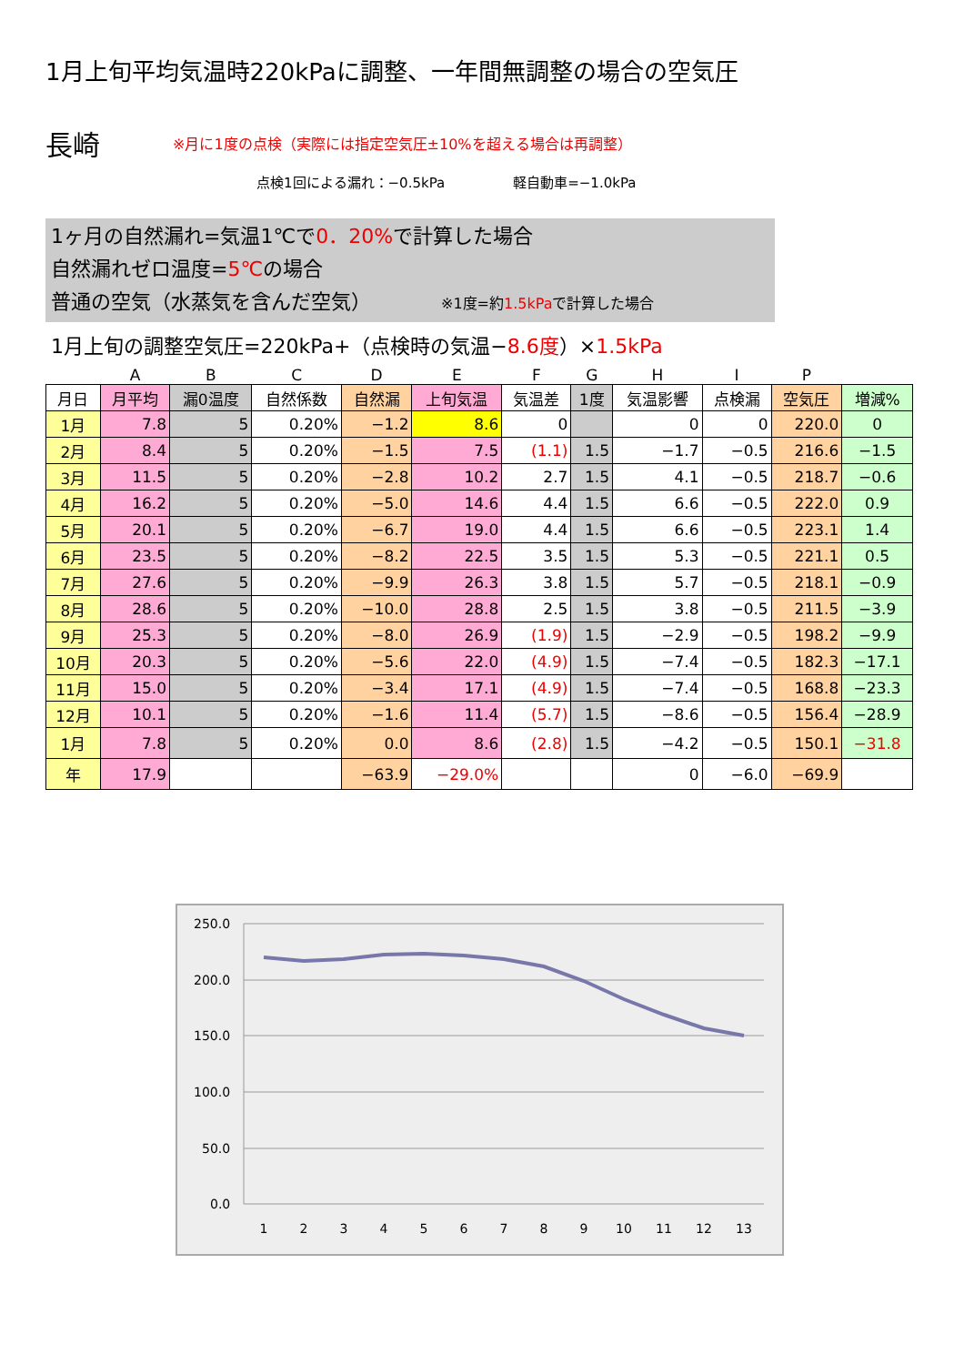1月上旬平均気温時220kPaに調整、一年間無調整の場合の空気圧
長崎
※月に1度の点検（実際には指定空気圧±10%を超える場合は再調整）
点検1回による漏れ：−0.5kPa　　　　　軽自動車=−1.0kPa
1ヶ月の自然漏れ=気温1℃で0．20% で計算した場合
自然漏れゼロ温度=5℃の場合
普通の空気（水蒸気を含んだ空気）　　　　※1度=約1.5kPaで計算した場合
1月上旬の調整空気圧=220kPa+（点検時の気温−8.6度）×1.5kPa
| | A | B | C | D | E | F | G | H | I | P | |
| 月日 | 月平均 | 漏0温度 | 自然係数 | 自然漏 | 上旬気温 | 気温差 | 1度 | 気温影響 | 点検漏 | 空気圧 | 増減% |
| 1月 | 7.8 | 5 | 0.20% | −1.2 | 8.6 | 0 | | 0 | 0 | 220.0 | 0 |
| 2月 | 8.4 | 5 | 0.20% | −1.5 | 7.5 | (1.1) | 1.5 | −1.7 | −0.5 | 216.6 | −1.5 |
| 3月 | 11.5 | 5 | 0.20% | −2.8 | 10.2 | 2.7 | 1.5 | 4.1 | −0.5 | 218.7 | −0.6 |
| 4月 | 16.2 | 5 | 0.20% | −5.0 | 14.6 | 4.4 | 1.5 | 6.6 | −0.5 | 222.0 | 0.9 |
| 5月 | 20.1 | 5 | 0.20% | −6.7 | 19.0 | 4.4 | 1.5 | 6.6 | −0.5 | 223.1 | 1.4 |
| 6月 | 23.5 | 5 | 0.20% | −8.2 | 22.5 | 3.5 | 1.5 | 5.3 | −0.5 | 221.1 | 0.5 |
| 7月 | 27.6 | 5 | 0.20% | −9.9 | 26.3 | 3.8 | 1.5 | 5.7 | −0.5 | 218.1 | −0.9 |
| 8月 | 28.6 | 5 | 0.20% | −10.0 | 28.8 | 2.5 | 1.5 | 3.8 | −0.5 | 211.5 | −3.9 |
| 9月 | 25.3 | 5 | 0.20% | −8.0 | 26.9 | (1.9) | 1.5 | −2.9 | −0.5 | 198.2 | −9.9 |
| 10月 | 20.3 | 5 | 0.20% | −5.6 | 22.0 | (4.9) | 1.5 | −7.4 | −0.5 | 182.3 | −17.1 |
| 11月 | 15.0 | 5 | 0.20% | −3.4 | 17.1 | (4.9) | 1.5 | −7.4 | −0.5 | 168.8 | −23.3 |
| 12月 | 10.1 | 5 | 0.20% | −1.6 | 11.4 | (5.7) | 1.5 | −8.6 | −0.5 | 156.4 | −28.9 |
| 1月 | 7.8 | 5 | 0.20% | 0.0 | 8.6 | (2.8) | 1.5 | −4.2 | −0.5 | 150.1 | −31.8 |
| 年 | 17.9 | | | −63.9 | −29.0% | | | 0 | −6.0 | −69.9 | |
250.0
200.0
150.0
100.0
50.0
0.0
1
2
3
4
5
6
7
8
9
10
11
12
13